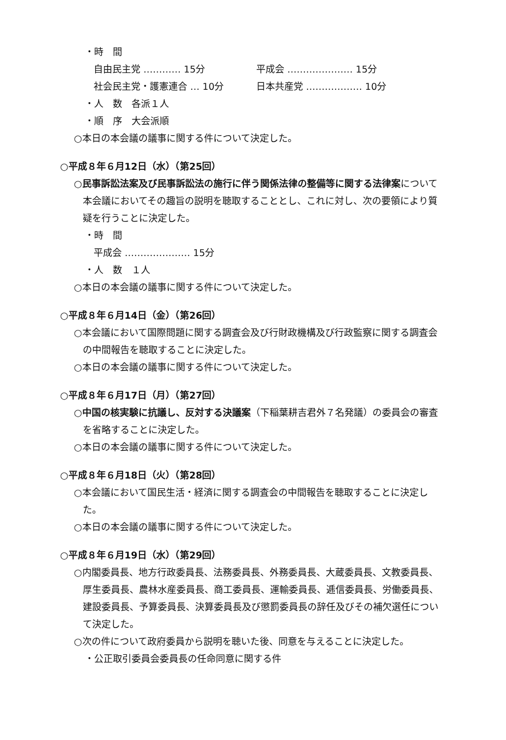・時　間
自由民主党 ………… 15分 平成会 ………………… 15分
社会民主党・護憲連合 … 10分 日本共産党 ……………… 10分
・人　数　各派１人
・順　序　大会派順
○本日の本会議の議事に関する件について決定した。
○平成８年６月12日（水）（第25回）
○民事訴訟法案及び民事訴訟法の施行に伴う関係法律の整備等に関する法律案について本会議においてその趣旨の説明を聴取することとし、これに対し、次の要領により質疑を行うことに決定した。
・時　間
平成会 ………………… 15分
・人　数　１人
○本日の本会議の議事に関する件について決定した。
○平成８年６月14日（金）（第26回）
○本会議において国際問題に関する調査会及び行財政機構及び行政監察に関する調査会の中間報告を聴取することに決定した。
○本日の本会議の議事に関する件について決定した。
○平成８年６月17日（月）（第27回）
○中国の核実験に抗議し、反対する決議案（下稲葉耕吉君外７名発議）の委員会の審査を省略することに決定した。
○本日の本会議の議事に関する件について決定した。
○平成８年６月18日（火）（第28回）
○本会議において国民生活・経済に関する調査会の中間報告を聴取することに決定した。
○本日の本会議の議事に関する件について決定した。
○平成８年６月19日（水）（第29回）
○内閣委員長、地方行政委員長、法務委員長、外務委員長、大蔵委員長、文教委員長、厚生委員長、農林水産委員長、商工委員長、運輸委員長、逓信委員長、労働委員長、建設委員長、予算委員長、決算委員長及び懲罰委員長の辞任及びその補欠選任について決定した。
○次の件について政府委員から説明を聴いた後、同意を与えることに決定した。
・公正取引委員会委員長の任命同意に関する件